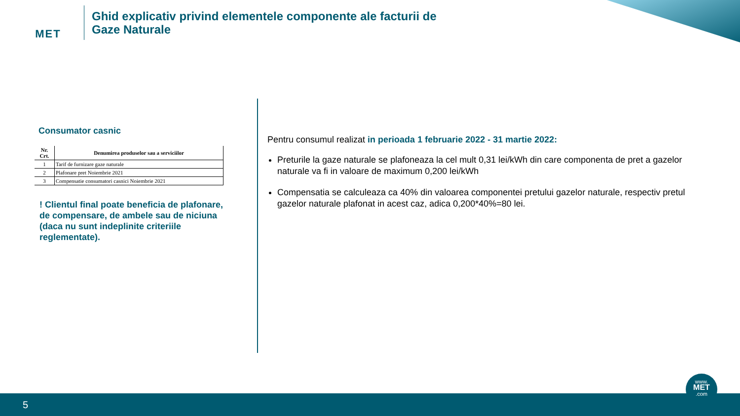MET
Ghid explicativ privind elementele componente ale facturii de
Gaze Naturale
Consumator casnic
| Nr. Crt. | Denumirea produselor sau a serviciilor |
| --- | --- |
| 1 | Tarif de furnizare gaze naturale |
| 2 | Plafonare pret Noiembrie 2021 |
| 3 | Compensatie consumatori casnici Noiembrie 2021 |
! Clientul final poate beneficia de plafonare, de compensare, de ambele sau de niciuna (daca nu sunt indeplinite criteriile reglementate).
Pentru consumul realizat in perioada 1 februarie 2022 - 31 martie 2022:
Preturile la gaze naturale se plafoneaza la cel mult 0,31 lei/kWh din care componenta de pret a gazelor naturale va fi in valoare de maximum 0,200 lei/kWh
Compensatia se calculeaza ca 40% din valoarea componentei pretului gazelor naturale, respectiv pretul gazelor naturale plafonat in acest caz, adica 0,200*40%=80 lei.
5
www.
MET
.com